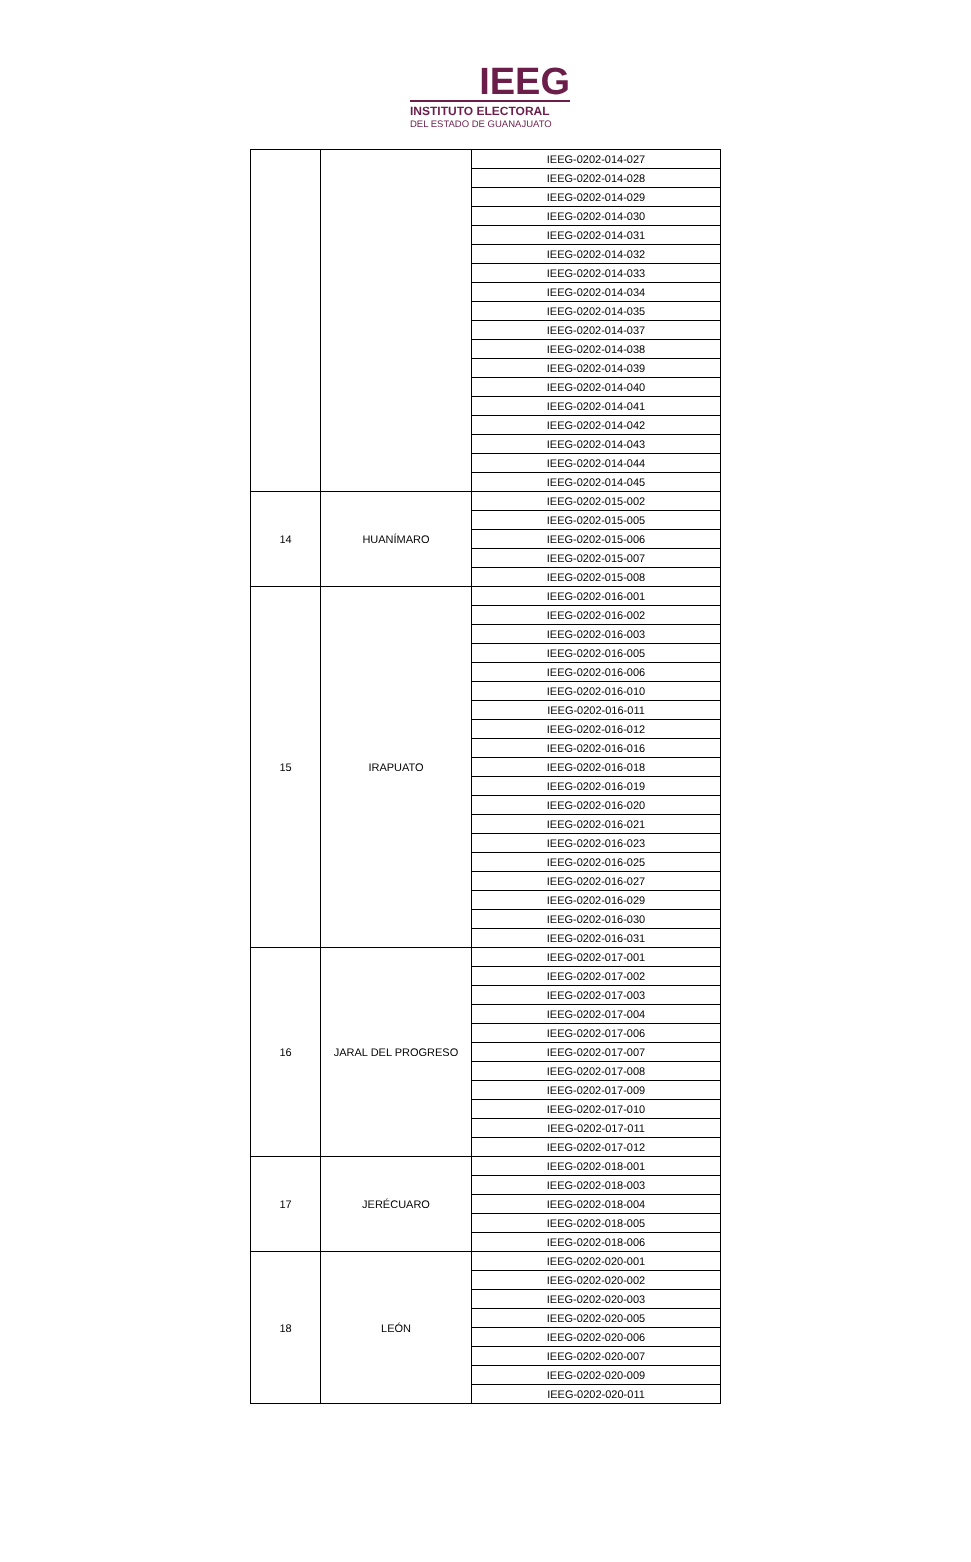IEEG
INSTITUTO ELECTORAL
DEL ESTADO DE GUANAJUATO
| | | IEEG-0202-014-027 |
| | | IEEG-0202-014-028 |
| | | IEEG-0202-014-029 |
| | | IEEG-0202-014-030 |
| | | IEEG-0202-014-031 |
| | | IEEG-0202-014-032 |
| | | IEEG-0202-014-033 |
| | | IEEG-0202-014-034 |
| | | IEEG-0202-014-035 |
| | | IEEG-0202-014-037 |
| | | IEEG-0202-014-038 |
| | | IEEG-0202-014-039 |
| | | IEEG-0202-014-040 |
| | | IEEG-0202-014-041 |
| | | IEEG-0202-014-042 |
| | | IEEG-0202-014-043 |
| | | IEEG-0202-014-044 |
| | | IEEG-0202-014-045 |
| 14 | HUANÍMARO | IEEG-0202-015-002 |
| | | IEEG-0202-015-005 |
| | | IEEG-0202-015-006 |
| | | IEEG-0202-015-007 |
| | | IEEG-0202-015-008 |
| 15 | IRAPUATO | IEEG-0202-016-001 |
| | | IEEG-0202-016-002 |
| | | IEEG-0202-016-003 |
| | | IEEG-0202-016-005 |
| | | IEEG-0202-016-006 |
| | | IEEG-0202-016-010 |
| | | IEEG-0202-016-011 |
| | | IEEG-0202-016-012 |
| | | IEEG-0202-016-016 |
| | | IEEG-0202-016-018 |
| | | IEEG-0202-016-019 |
| | | IEEG-0202-016-020 |
| | | IEEG-0202-016-021 |
| | | IEEG-0202-016-023 |
| | | IEEG-0202-016-025 |
| | | IEEG-0202-016-027 |
| | | IEEG-0202-016-029 |
| | | IEEG-0202-016-030 |
| | | IEEG-0202-016-031 |
| 16 | JARAL DEL PROGRESO | IEEG-0202-017-001 |
| | | IEEG-0202-017-002 |
| | | IEEG-0202-017-003 |
| | | IEEG-0202-017-004 |
| | | IEEG-0202-017-006 |
| | | IEEG-0202-017-007 |
| | | IEEG-0202-017-008 |
| | | IEEG-0202-017-009 |
| | | IEEG-0202-017-010 |
| | | IEEG-0202-017-011 |
| | | IEEG-0202-017-012 |
| 17 | JERÉCUARO | IEEG-0202-018-001 |
| | | IEEG-0202-018-003 |
| | | IEEG-0202-018-004 |
| | | IEEG-0202-018-005 |
| | | IEEG-0202-018-006 |
| 18 | LEÓN | IEEG-0202-020-001 |
| | | IEEG-0202-020-002 |
| | | IEEG-0202-020-003 |
| | | IEEG-0202-020-005 |
| | | IEEG-0202-020-006 |
| | | IEEG-0202-020-007 |
| | | IEEG-0202-020-009 |
| | | IEEG-0202-020-011 |